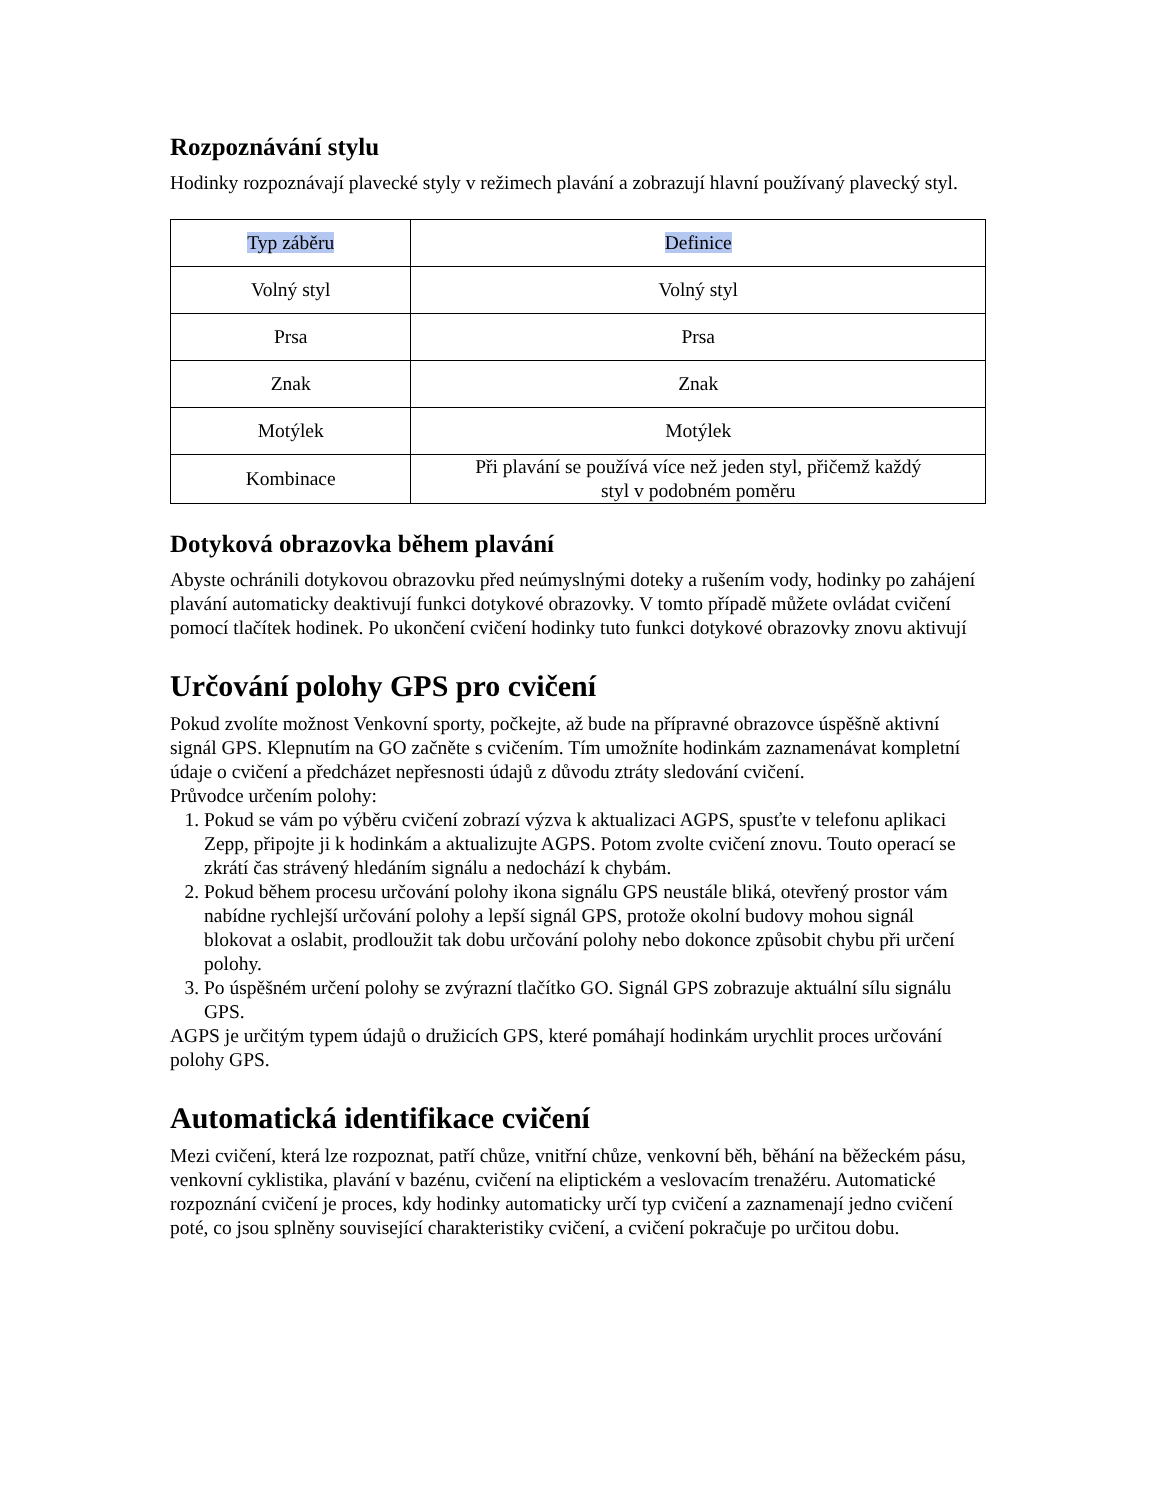Rozpoznávání stylu
Hodinky rozpoznávají plavecké styly v režimech plavání a zobrazují hlavní používaný plavecký styl.
| Typ záběru | Definice |
| --- | --- |
| Volný styl | Volný styl |
| Prsa | Prsa |
| Znak | Znak |
| Motýlek | Motýlek |
| Kombinace | Při plavání se používá více než jeden styl, přičemž každý styl v podobném poměru |
Dotyková obrazovka během plavání
Abyste ochránili dotykovou obrazovku před neúmyslnými doteky a rušením vody, hodinky po zahájení plavání automaticky deaktivují funkci dotykové obrazovky. V tomto případě můžete ovládat cvičení pomocí tlačítek hodinek. Po ukončení cvičení hodinky tuto funkci dotykové obrazovky znovu aktivují
Určování polohy GPS pro cvičení
Pokud zvolíte možnost Venkovní sporty, počkejte, až bude na přípravné obrazovce úspěšně aktivní signál GPS. Klepnutím na GO začněte s cvičením. Tím umožníte hodinkám zaznamenávat kompletní údaje o cvičení a předcházet nepřesnosti údajů z důvodu ztráty sledování cvičení.
Průvodce určením polohy:
1. Pokud se vám po výběru cvičení zobrazí výzva k aktualizaci AGPS, spusťte v telefonu aplikaci Zepp, připojte ji k hodinkám a aktualizujte AGPS. Potom zvolte cvičení znovu. Touto operací se zkrátí čas strávený hledáním signálu a nedochází k chybám.
2. Pokud během procesu určování polohy ikona signálu GPS neustále bliká, otevřený prostor vám nabídne rychlejší určování polohy a lepší signál GPS, protože okolní budovy mohou signál blokovat a oslabit, prodloužit tak dobu určování polohy nebo dokonce způsobit chybu při určení polohy.
3. Po úspěšném určení polohy se zvýrazní tlačítko GO. Signál GPS zobrazuje aktuální sílu signálu GPS.
AGPS je určitým typem údajů o družicích GPS, které pomáhají hodinkám urychlit proces určování polohy GPS.
Automatická identifikace cvičení
Mezi cvičení, která lze rozpoznat, patří chůze, vnitřní chůze, venkovní běh, běhání na běžeckém pásu, venkovní cyklistika, plavání v bazénu, cvičení na eliptickém a veslovacím trenažéru. Automatické rozpoznání cvičení je proces, kdy hodinky automaticky určí typ cvičení a zaznamenají jedno cvičení poté, co jsou splněny související charakteristiky cvičení, a cvičení pokračuje po určitou dobu.